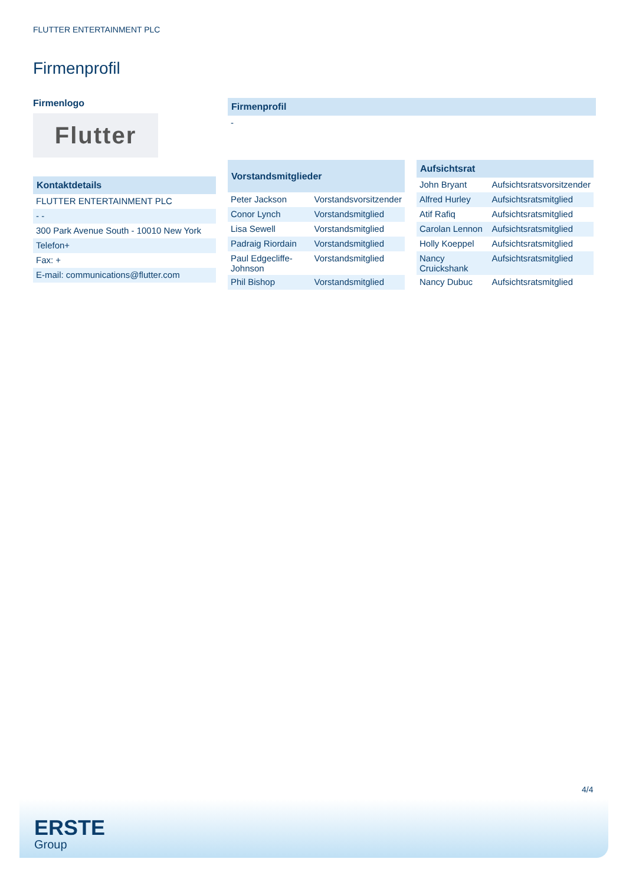FLUTTER ENTERTAINMENT PLC
Firmenprofil
Firmenlogo
Flutter
| Kontaktdetails |
| --- |
| FLUTTER ENTERTAINMENT PLC |
| - - |
| 300 Park Avenue South - 10010 New York |
| Telefon+ |
| Fax: + |
| E-mail: communications@flutter.com |
| Firmenprofil |
| --- |
| - |
| Vorstandsmitglieder | |
| --- | --- |
| Peter Jackson | Vorstandsvorsitzender |
| Conor Lynch | Vorstandsmitglied |
| Lisa Sewell | Vorstandsmitglied |
| Padraig Riordain | Vorstandsmitglied |
| Paul Edgecliffe-Johnson | Vorstandsmitglied |
| Phil Bishop | Vorstandsmitglied |
| Aufsichtsrat | |
| --- | --- |
| John Bryant | Aufsichtsratsvorsitzender |
| Alfred Hurley | Aufsichtsratsmitglied |
| Atif Rafiq | Aufsichtsratsmitglied |
| Carolan Lennon | Aufsichtsratsmitglied |
| Holly Koeppel | Aufsichtsratsmitglied |
| Nancy Cruickshank | Aufsichtsratsmitglied |
| Nancy Dubuc | Aufsichtsratsmitglied |
4/4
ERSTE
Group